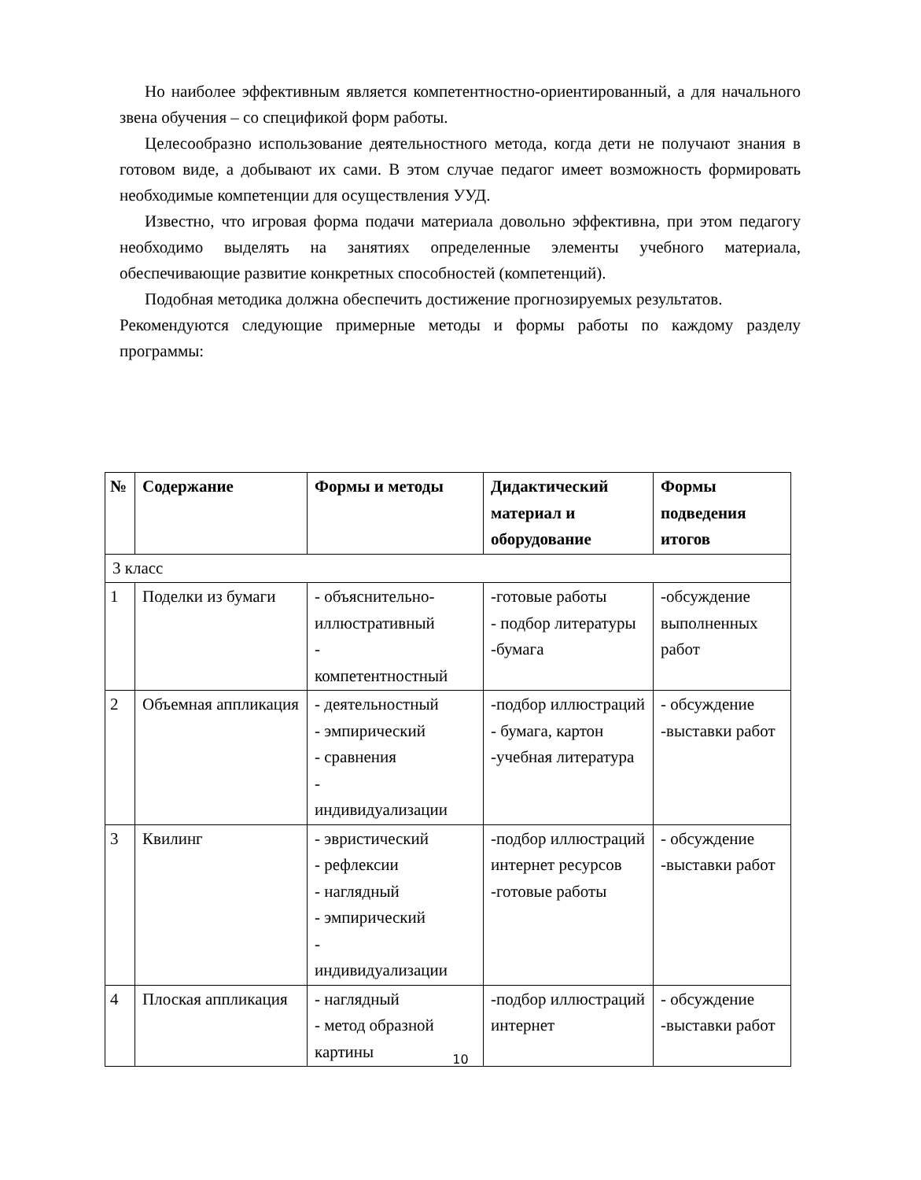Но наиболее эффективным является компетентностно-ориентированный, а для начального звена обучения – со спецификой форм работы.
Целесообразно использование деятельностного метода, когда дети не получают знания в готовом виде, а добывают их сами. В этом случае педагог имеет возможность формировать необходимые компетенции для осуществления УУД.
Известно, что игровая форма подачи материала довольно эффективна, при этом педагогу необходимо выделять на занятиях определенные элементы учебного материала, обеспечивающие развитие конкретных способностей (компетенций).
Подобная методика должна обеспечить достижение прогнозируемых результатов.
Рекомендуются следующие примерные методы и формы работы по каждому разделу программы:
| № | Содержание | Формы и методы | Дидактический материал и оборудование | Формы подведения итогов |
| --- | --- | --- | --- | --- |
| 3 класс | | | | |
| 1 | Поделки из бумаги | - объяснительно-иллюстративный - компетентностный | -готовые работы - подбор литературы -бумага | -обсуждение выполненных работ |
| 2 | Объемная аппликация | - деятельностный - эмпирический - сравнения - индивидуализации | -подбор иллюстраций - бумага, картон -учебная литература | - обсуждение -выставки работ |
| 3 | Квилинг | - эвристический - рефлексии - наглядный - эмпирический - индивидуализации | -подбор иллюстраций интернет ресурсов -готовые работы | - обсуждение -выставки работ |
| 4 | Плоская аппликация | - наглядный - метод образной картины | -подбор иллюстраций интернет | - обсуждение -выставки работ |
10